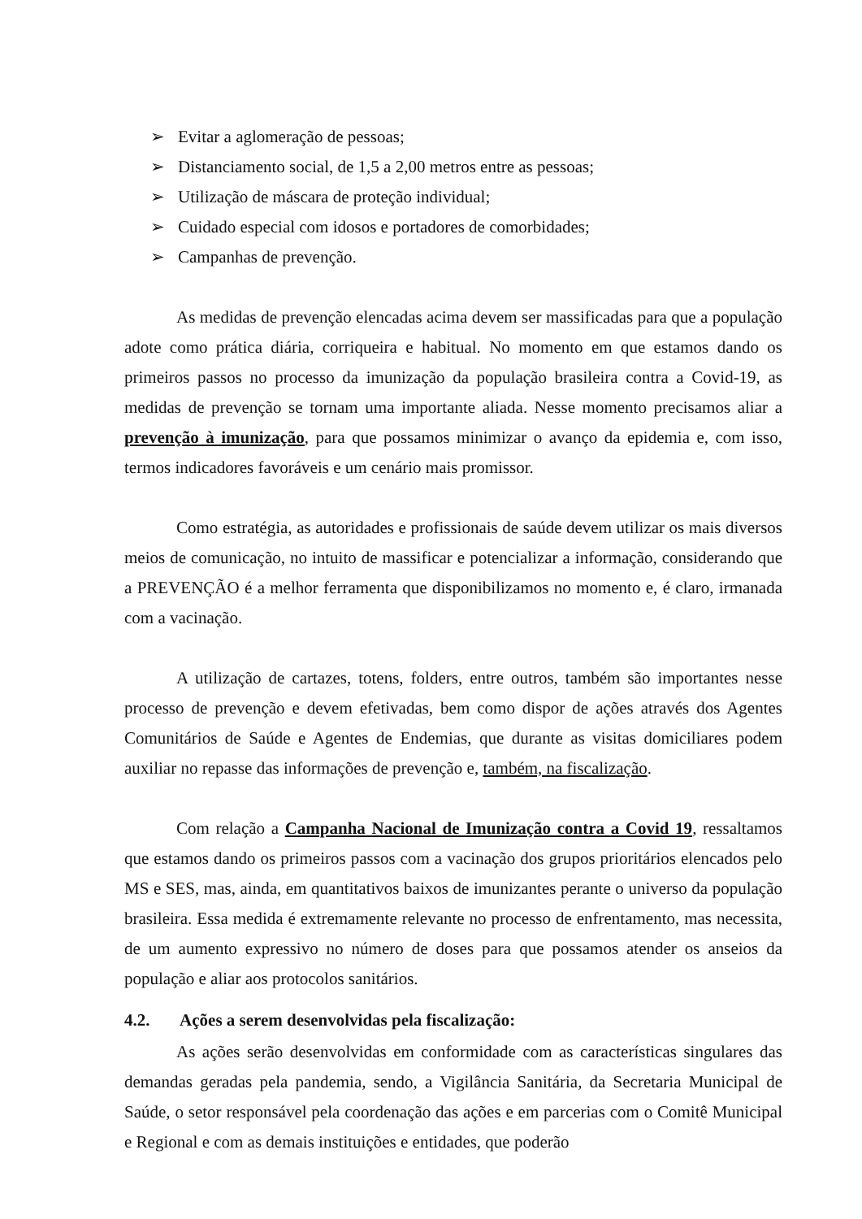➢ Evitar a aglomeração de pessoas;
➢ Distanciamento social, de 1,5 a 2,00 metros entre as pessoas;
➢ Utilização de máscara de proteção individual;
➢ Cuidado especial com idosos e portadores de comorbidades;
➢ Campanhas de prevenção.
As medidas de prevenção elencadas acima devem ser massificadas para que a população adote como prática diária, corriqueira e habitual. No momento em que estamos dando os primeiros passos no processo da imunização da população brasileira contra a Covid-19, as medidas de prevenção se tornam uma importante aliada. Nesse momento precisamos aliar a prevenção à imunização, para que possamos minimizar o avanço da epidemia e, com isso, termos indicadores favoráveis e um cenário mais promissor.
Como estratégia, as autoridades e profissionais de saúde devem utilizar os mais diversos meios de comunicação, no intuito de massificar e potencializar a informação, considerando que a PREVENÇÃO é a melhor ferramenta que disponibilizamos no momento e, é claro, irmanada com a vacinação.
A utilização de cartazes, totens, folders, entre outros, também são importantes nesse processo de prevenção e devem efetivadas, bem como dispor de ações através dos Agentes Comunitários de Saúde e Agentes de Endemias, que durante as visitas domiciliares podem auxiliar no repasse das informações de prevenção e, também, na fiscalização.
Com relação a Campanha Nacional de Imunização contra a Covid 19, ressaltamos que estamos dando os primeiros passos com a vacinação dos grupos prioritários elencados pelo MS e SES, mas, ainda, em quantitativos baixos de imunizantes perante o universo da população brasileira. Essa medida é extremamente relevante no processo de enfrentamento, mas necessita, de um aumento expressivo no número de doses para que possamos atender os anseios da população e aliar aos protocolos sanitários.
4.2. Ações a serem desenvolvidas pela fiscalização:
As ações serão desenvolvidas em conformidade com as características singulares das demandas geradas pela pandemia, sendo, a Vigilância Sanitária, da Secretaria Municipal de Saúde, o setor responsável pela coordenação das ações e em parcerias com o Comitê Municipal e Regional e com as demais instituições e entidades, que poderão